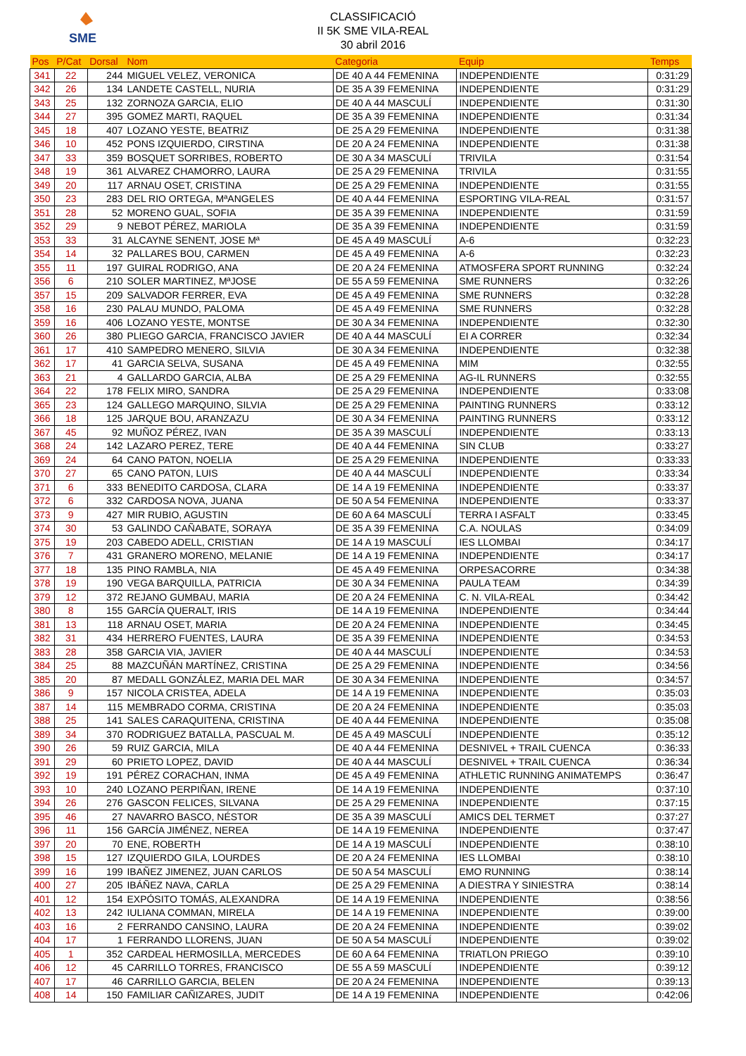SME
CLASSIFICACIÓ
II 5K SME VILA-REAL
30 abril 2016
| Pos | P/Cat | Dorsal | Nom | Categoria | Equip | Temps |
| --- | --- | --- | --- | --- | --- | --- |
| 341 | 22 | 244 | MIGUEL VELEZ, VERONICA | DE 40 A 44 FEMENINA | INDEPENDIENTE | 0:31:29 |
| 342 | 26 | 134 | LANDETE CASTELL, NURIA | DE 35 A 39 FEMENINA | INDEPENDIENTE | 0:31:29 |
| 343 | 25 | 132 | ZORNOZA GARCIA, ELIO | DE 40 A 44 MASCULÍ | INDEPENDIENTE | 0:31:30 |
| 344 | 27 | 395 | GOMEZ MARTI, RAQUEL | DE 35 A 39 FEMENINA | INDEPENDIENTE | 0:31:34 |
| 345 | 18 | 407 | LOZANO YESTE, BEATRIZ | DE 25 A 29 FEMENINA | INDEPENDIENTE | 0:31:38 |
| 346 | 10 | 452 | PONS IZQUIERDO, CIRSTINA | DE 20 A 24 FEMENINA | INDEPENDIENTE | 0:31:38 |
| 347 | 33 | 359 | BOSQUET SORRIBES, ROBERTO | DE 30 A 34 MASCULÍ | TRIVILA | 0:31:54 |
| 348 | 19 | 361 | ALVAREZ CHAMORRO, LAURA | DE 25 A 29 FEMENINA | TRIVILA | 0:31:55 |
| 349 | 20 | 117 | ARNAU OSET, CRISTINA | DE 25 A 29 FEMENINA | INDEPENDIENTE | 0:31:55 |
| 350 | 23 | 283 | DEL RIO ORTEGA, MªANGELES | DE 40 A 44 FEMENINA | ESPORTING VILA-REAL | 0:31:57 |
| 351 | 28 | 52 | MORENO GUAL, SOFIA | DE 35 A 39 FEMENINA | INDEPENDIENTE | 0:31:59 |
| 352 | 29 | 9 | NEBOT PÉREZ, MARIOLA | DE 35 A 39 FEMENINA | INDEPENDIENTE | 0:31:59 |
| 353 | 33 | 31 | ALCAYNE SENENT, JOSE Mª | DE 45 A 49 MASCULÍ | A-6 | 0:32:23 |
| 354 | 14 | 32 | PALLARES BOU, CARMEN | DE 45 A 49 FEMENINA | A-6 | 0:32:23 |
| 355 | 11 | 197 | GUIRAL RODRIGO, ANA | DE 20 A 24 FEMENINA | ATMOSFERA SPORT RUNNING | 0:32:24 |
| 356 | 6 | 210 | SOLER MARTINEZ, MªJOSE | DE 55 A 59 FEMENINA | SME RUNNERS | 0:32:26 |
| 357 | 15 | 209 | SALVADOR FERRER, EVA | DE 45 A 49 FEMENINA | SME RUNNERS | 0:32:28 |
| 358 | 16 | 230 | PALAU MUNDO, PALOMA | DE 45 A 49 FEMENINA | SME RUNNERS | 0:32:28 |
| 359 | 16 | 406 | LOZANO YESTE, MONTSE | DE 30 A 34 FEMENINA | INDEPENDIENTE | 0:32:30 |
| 360 | 26 | 380 | PLIEGO GARCIA, FRANCISCO JAVIER | DE 40 A 44 MASCULÍ | EI A CORRER | 0:32:34 |
| 361 | 17 | 410 | SAMPEDRO MENERO, SILVIA | DE 30 A 34 FEMENINA | INDEPENDIENTE | 0:32:38 |
| 362 | 17 | 41 | GARCIA SELVA, SUSANA | DE 45 A 49 FEMENINA | MIM | 0:32:55 |
| 363 | 21 | 4 | GALLARDO GARCIA, ALBA | DE 25 A 29 FEMENINA | AG-IL RUNNERS | 0:32:55 |
| 364 | 22 | 178 | FELIX MIRO, SANDRA | DE 25 A 29 FEMENINA | INDEPENDIENTE | 0:33:08 |
| 365 | 23 | 124 | GALLEGO MARQUINO, SILVIA | DE 25 A 29 FEMENINA | PAINTING RUNNERS | 0:33:12 |
| 366 | 18 | 125 | JARQUE BOU, ARANZAZU | DE 30 A 34 FEMENINA | PAINTING RUNNERS | 0:33:12 |
| 367 | 45 | 92 | MUÑOZ PÉREZ, IVAN | DE 35 A 39 MASCULÍ | INDEPENDIENTE | 0:33:13 |
| 368 | 24 | 142 | LAZARO PEREZ, TERE | DE 40 A 44 FEMENINA | SIN CLUB | 0:33:27 |
| 369 | 24 | 64 | CANO PATON, NOELIA | DE 25 A 29 FEMENINA | INDEPENDIENTE | 0:33:33 |
| 370 | 27 | 65 | CANO PATON, LUIS | DE 40 A 44 MASCULÍ | INDEPENDIENTE | 0:33:34 |
| 371 | 6 | 333 | BENEDITO CARDOSA, CLARA | DE 14 A 19 FEMENINA | INDEPENDIENTE | 0:33:37 |
| 372 | 6 | 332 | CARDOSA NOVA, JUANA | DE 50 A 54 FEMENINA | INDEPENDIENTE | 0:33:37 |
| 373 | 9 | 427 | MIR RUBIO, AGUSTIN | DE 60 A 64 MASCULÍ | TERRA I ASFALT | 0:33:45 |
| 374 | 30 | 53 | GALINDO CAÑABATE, SORAYA | DE 35 A 39 FEMENINA | C.A. NOULAS | 0:34:09 |
| 375 | 19 | 203 | CABEDO ADELL, CRISTIAN | DE 14 A 19 MASCULÍ | IES LLOMBAI | 0:34:17 |
| 376 | 7 | 431 | GRANERO MORENO, MELANIE | DE 14 A 19 FEMENINA | INDEPENDIENTE | 0:34:17 |
| 377 | 18 | 135 | PINO RAMBLA, NIA | DE 45 A 49 FEMENINA | ORPESACORRE | 0:34:38 |
| 378 | 19 | 190 | VEGA BARQUILLA, PATRICIA | DE 30 A 34 FEMENINA | PAULA TEAM | 0:34:39 |
| 379 | 12 | 372 | REJANO GUMBAU, MARIA | DE 20 A 24 FEMENINA | C. N. VILA-REAL | 0:34:42 |
| 380 | 8 | 155 | GARCÍA QUERALT, IRIS | DE 14 A 19 FEMENINA | INDEPENDIENTE | 0:34:44 |
| 381 | 13 | 118 | ARNAU OSET, MARIA | DE 20 A 24 FEMENINA | INDEPENDIENTE | 0:34:45 |
| 382 | 31 | 434 | HERRERO FUENTES, LAURA | DE 35 A 39 FEMENINA | INDEPENDIENTE | 0:34:53 |
| 383 | 28 | 358 | GARCIA VIA, JAVIER | DE 40 A 44 MASCULÍ | INDEPENDIENTE | 0:34:53 |
| 384 | 25 | 88 | MAZCUÑÁN MARTÍNEZ, CRISTINA | DE 25 A 29 FEMENINA | INDEPENDIENTE | 0:34:56 |
| 385 | 20 | 87 | MEDALL GONZÁLEZ, MARIA DEL MAR | DE 30 A 34 FEMENINA | INDEPENDIENTE | 0:34:57 |
| 386 | 9 | 157 | NICOLA CRISTEA, ADELA | DE 14 A 19 FEMENINA | INDEPENDIENTE | 0:35:03 |
| 387 | 14 | 115 | MEMBRADO CORMA, CRISTINA | DE 20 A 24 FEMENINA | INDEPENDIENTE | 0:35:03 |
| 388 | 25 | 141 | SALES CARAQUITENA, CRISTINA | DE 40 A 44 FEMENINA | INDEPENDIENTE | 0:35:08 |
| 389 | 34 | 370 | RODRIGUEZ BATALLA, PASCUAL M. | DE 45 A 49 MASCULÍ | INDEPENDIENTE | 0:35:12 |
| 390 | 26 | 59 | RUIZ GARCIA, MILA | DE 40 A 44 FEMENINA | DESNIVEL + TRAIL CUENCA | 0:36:33 |
| 391 | 29 | 60 | PRIETO LOPEZ, DAVID | DE 40 A 44 MASCULÍ | DESNIVEL + TRAIL CUENCA | 0:36:34 |
| 392 | 19 | 191 | PÉREZ CORACHAN, INMA | DE 45 A 49 FEMENINA | ATHLETIC RUNNING ANIMATEMPS | 0:36:47 |
| 393 | 10 | 240 | LOZANO PERPIÑAN, IRENE | DE 14 A 19 FEMENINA | INDEPENDIENTE | 0:37:10 |
| 394 | 26 | 276 | GASCON FELICES, SILVANA | DE 25 A 29 FEMENINA | INDEPENDIENTE | 0:37:15 |
| 395 | 46 | 27 | NAVARRO BASCO, NÉSTOR | DE 35 A 39 MASCULÍ | AMICS DEL TERMET | 0:37:27 |
| 396 | 11 | 156 | GARCÍA JIMÉNEZ, NEREA | DE 14 A 19 FEMENINA | INDEPENDIENTE | 0:37:47 |
| 397 | 20 | 70 | ENE, ROBERTH | DE 14 A 19 MASCULÍ | INDEPENDIENTE | 0:38:10 |
| 398 | 15 | 127 | IZQUIERDO GILA, LOURDES | DE 20 A 24 FEMENINA | IES LLOMBAI | 0:38:10 |
| 399 | 16 | 199 | IBAÑEZ JIMENEZ, JUAN CARLOS | DE 50 A 54 MASCULÍ | EMO RUNNING | 0:38:14 |
| 400 | 27 | 205 | IBÁÑEZ NAVA, CARLA | DE 25 A 29 FEMENINA | A DIESTRA Y SINIESTRA | 0:38:14 |
| 401 | 12 | 154 | EXPÓSITO TOMÁS, ALEXANDRA | DE 14 A 19 FEMENINA | INDEPENDIENTE | 0:38:56 |
| 402 | 13 | 242 | IULIANA COMMAN, MIRELA | DE 14 A 19 FEMENINA | INDEPENDIENTE | 0:39:00 |
| 403 | 16 | 2 | FERRANDO CANSINO, LAURA | DE 20 A 24 FEMENINA | INDEPENDIENTE | 0:39:02 |
| 404 | 17 | 1 | FERRANDO LLORENS, JUAN | DE 50 A 54 MASCULÍ | INDEPENDIENTE | 0:39:02 |
| 405 | 1 | 352 | CARDEAL HERMOSILLA, MERCEDES | DE 60 A 64 FEMENINA | TRIATLON PRIEGO | 0:39:10 |
| 406 | 12 | 45 | CARRILLO TORRES, FRANCISCO | DE 55 A 59 MASCULÍ | INDEPENDIENTE | 0:39:12 |
| 407 | 17 | 46 | CARRILLO GARCIA, BELEN | DE 20 A 24 FEMENINA | INDEPENDIENTE | 0:39:13 |
| 408 | 14 | 150 | FAMILIAR CAÑIZARES, JUDIT | DE 14 A 19 FEMENINA | INDEPENDIENTE | 0:42:06 |